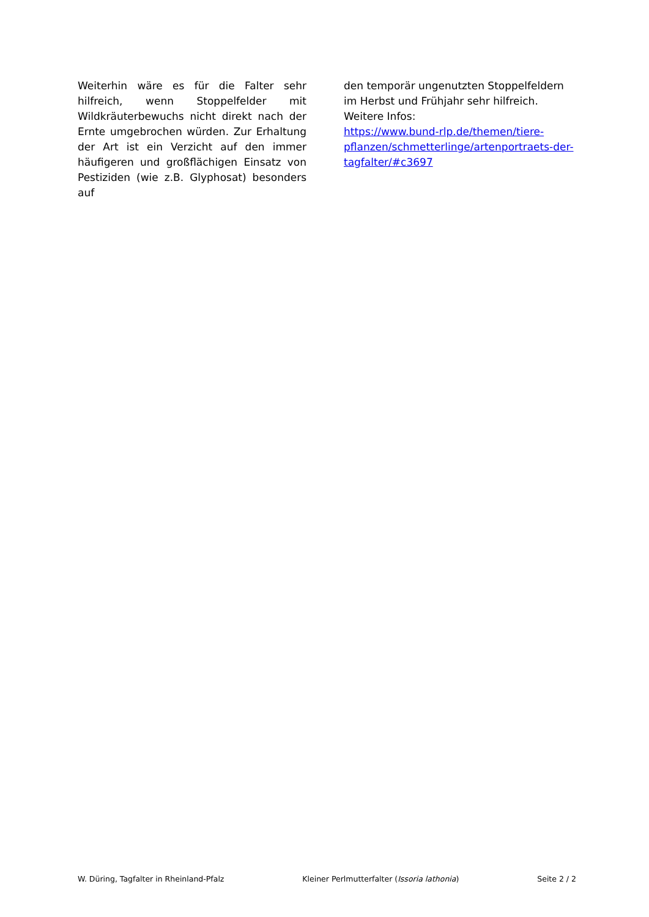Weiterhin wäre es für die Falter sehr hilfreich, wenn Stoppelfelder mit Wildkräuterbewuchs nicht direkt nach der Ernte umgebrochen würden. Zur Erhaltung der Art ist ein Verzicht auf den immer häufigeren und großflächigen Einsatz von Pestiziden (wie z.B. Glyphosat) besonders auf
den temporär ungenutzten Stoppelfeldern im Herbst und Frühjahr sehr hilfreich.
Weitere Infos:
https://www.bund-rlp.de/themen/tiere-pflanzen/schmetterlinge/artenportraets-der-tagfalter/#c3697
W. Düring, Tagfalter in Rheinland-Pfalz Kleiner Perlmutterfalter (Issoria lathonia) Seite 2 / 2